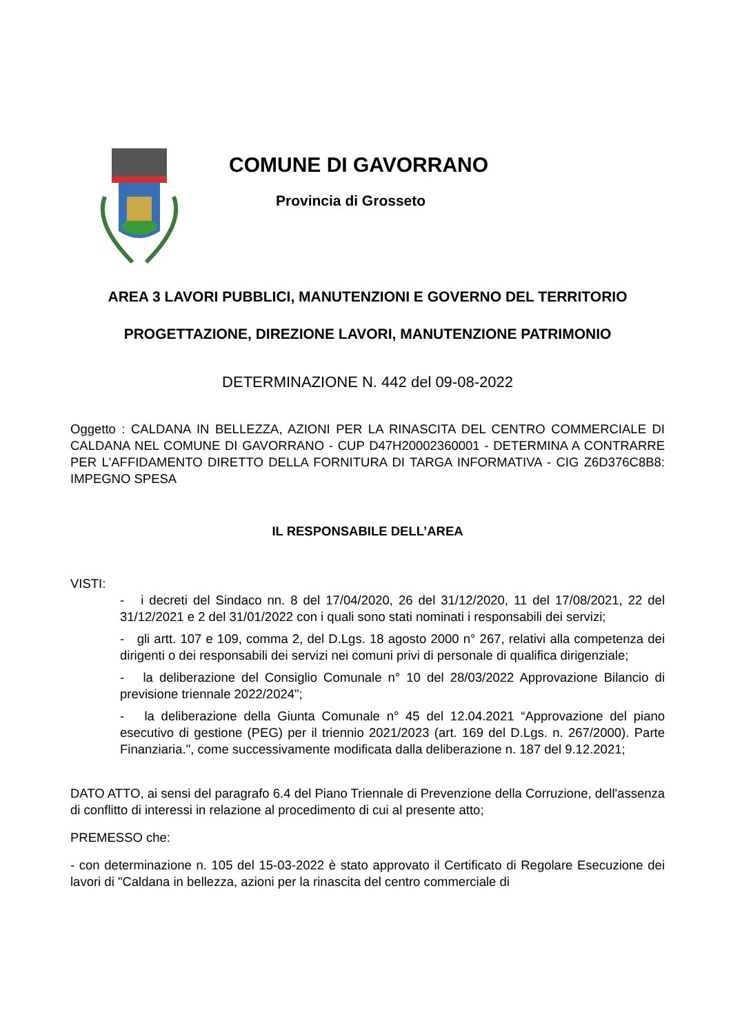COMUNE DI GAVORRANO
Provincia di Grosseto
AREA 3 LAVORI PUBBLICI, MANUTENZIONI E GOVERNO DEL TERRITORIO
PROGETTAZIONE, DIREZIONE LAVORI, MANUTENZIONE PATRIMONIO
DETERMINAZIONE N. 442 del 09-08-2022
Oggetto : CALDANA IN BELLEZZA, AZIONI PER LA RINASCITA DEL CENTRO COMMERCIALE DI CALDANA NEL COMUNE DI GAVORRANO - CUP D47H20002360001 - DETERMINA A CONTRARRE PER L'AFFIDAMENTO DIRETTO DELLA FORNITURA DI TARGA INFORMATIVA - CIG Z6D376C8B8: IMPEGNO SPESA
IL RESPONSABILE DELL’AREA
VISTI:
- i decreti del Sindaco nn. 8 del 17/04/2020, 26 del 31/12/2020, 11 del 17/08/2021, 22 del 31/12/2021 e 2 del 31/01/2022 con i quali sono stati nominati i responsabili dei servizi;
- gli artt. 107 e 109, comma 2, del D.Lgs. 18 agosto 2000 n° 267, relativi alla competenza dei dirigenti o dei responsabili dei servizi nei comuni privi di personale di qualifica dirigenziale;
- la deliberazione del Consiglio Comunale n° 10 del 28/03/2022 Approvazione Bilancio di previsione triennale 2022/2024";
- la deliberazione della Giunta Comunale n° 45 del 12.04.2021 “Approvazione del piano esecutivo di gestione (PEG) per il triennio 2021/2023 (art. 169 del D.Lgs. n. 267/2000). Parte Finanziaria.", come successivamente modificata dalla deliberazione n. 187 del 9.12.2021;
DATO ATTO, ai sensi del paragrafo 6.4 del Piano Triennale di Prevenzione della Corruzione, dell'assenza di conflitto di interessi in relazione al procedimento di cui al presente atto;
PREMESSO che:
- con determinazione n. 105 del 15-03-2022 è stato approvato il Certificato di Regolare Esecuzione dei lavori di "Caldana in bellezza, azioni per la rinascita del centro commerciale di